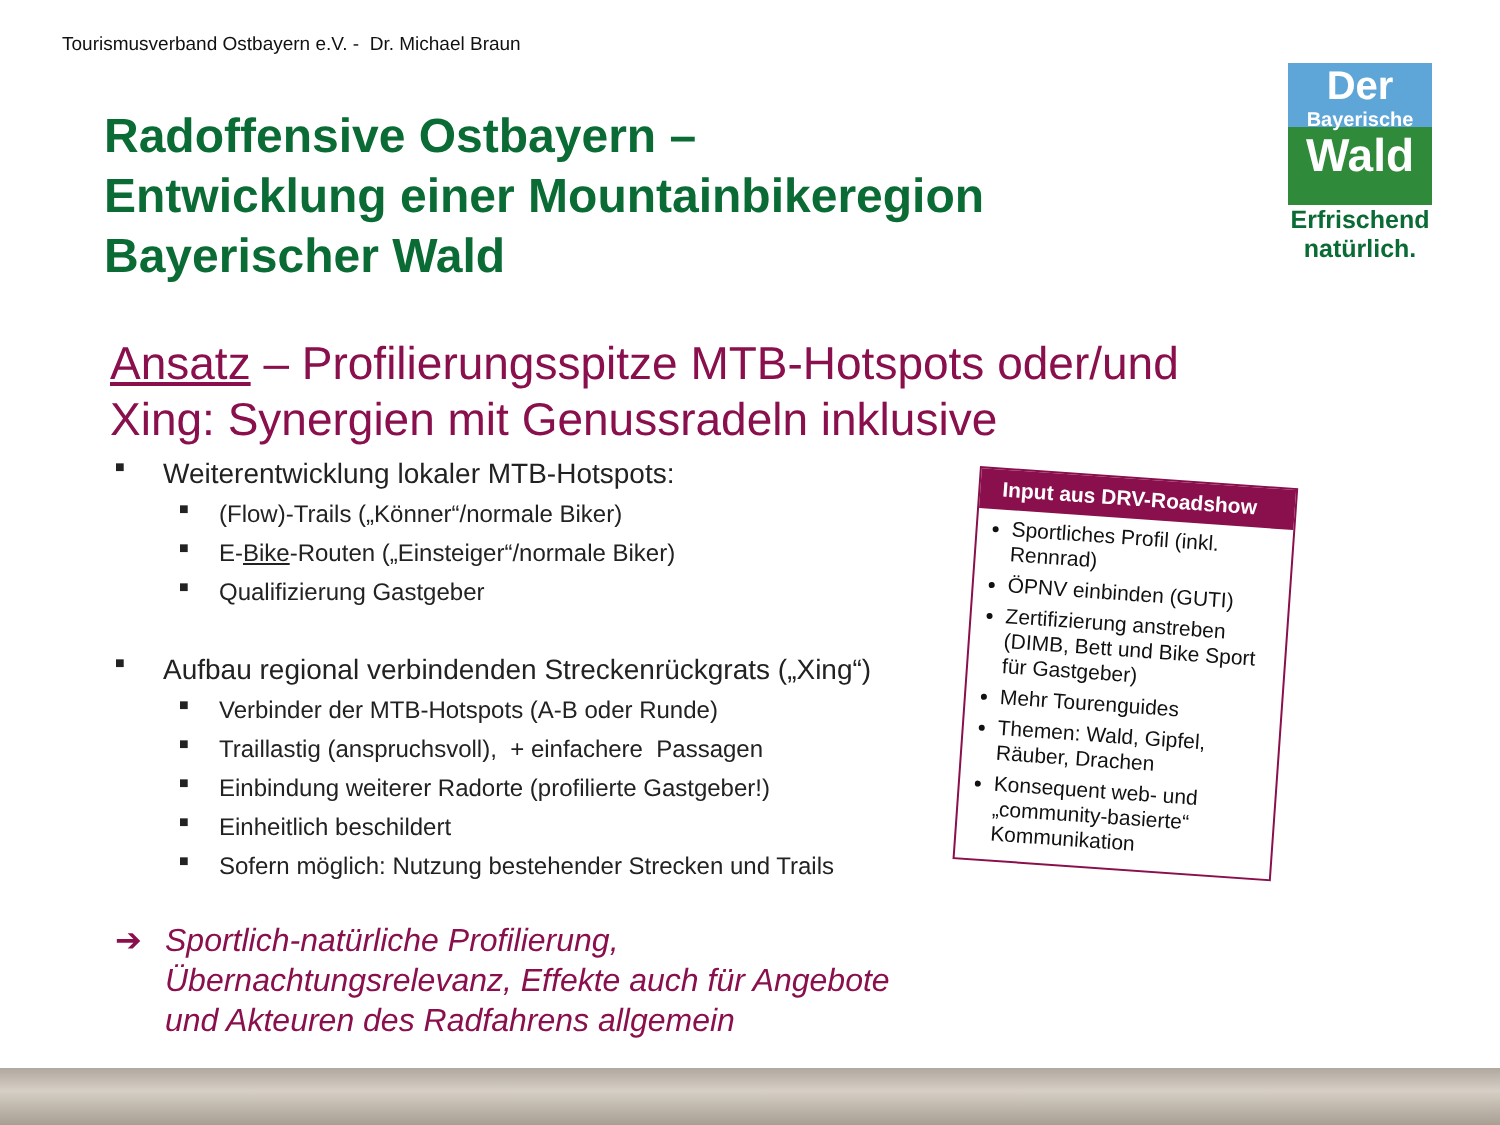Tourismusverband Ostbayern e.V. - Dr. Michael Braun
Radoffensive Ostbayern –
Entwicklung einer Mountainbikeregion
Bayerischer Wald
Der
Bayerische
Wald
Erfrischend
natürlich.
Ansatz – Profilierungsspitze MTB-Hotspots oder/und Xing: Synergien mit Genussradeln inklusive
■ Weiterentwicklung lokaler MTB-Hotspots:
■ (Flow)-Trails („Könner“/normale Biker)
■ E-Bike-Routen („Einsteiger“/normale Biker)
■ Qualifizierung Gastgeber
■ Aufbau regional verbindenden Streckenrückgrats („Xing“)
■ Verbinder der MTB-Hotspots (A-B oder Runde)
■ Traillastig (anspruchsvoll), + einfachere Passagen
■ Einbindung weiterer Radorte (profilierte Gastgeber!)
■ Einheitlich beschildert
■ Sofern möglich: Nutzung bestehender Strecken und Trails
➔ Sportlich-natürliche Profilierung,
Übernachtungsrelevanz, Effekte auch für Angebote
und Akteuren des Radfahrens allgemein
Input aus DRV-Roadshow
Sportliches Profil (inkl. Rennrad)
ÖPNV einbinden (GUTI)
Zertifizierung anstreben (DIMB, Bett und Bike Sport für Gastgeber)
Mehr Tourenguides
Themen: Wald, Gipfel, Räuber, Drachen
Konsequent web- und „community-basierte“ Kommunikation